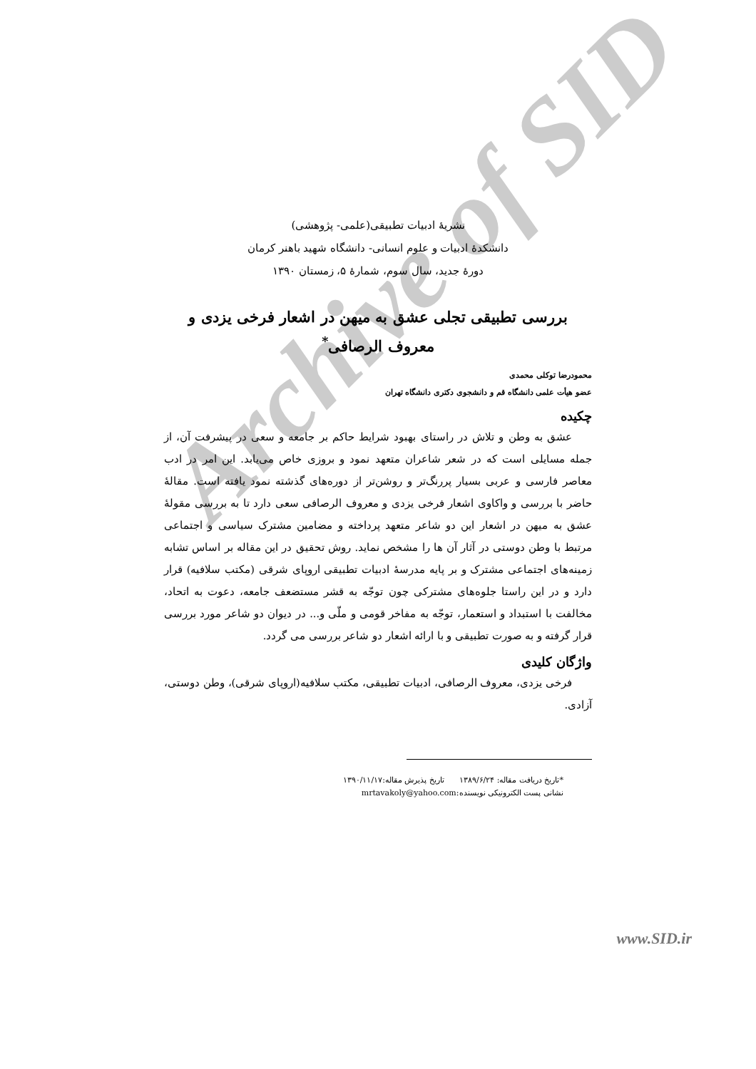Archive of SID
نشریهٔ ادبیات تطبیقی(علمی- پژوهشی)
دانشکدهٔ ادبیات و علوم انسانی- دانشگاه شهید باهنر کرمان
دورهٔ جدید، سال سوم، شمارهٔ ۵، زمستان ۱۳۹۰
بررسی تطبیقی تجلی عشق به میهن در اشعار فرخی یزدی و
معروف الرصافی<sup>*</sup>
محمودرضا توکلی محمدی
عضو هیأت علمی دانشگاه قم و دانشجوی دکتری دانشگاه تهران
چکیده
عشق به وطن و تلاش در راستای بهبود شرایط حاکم بر جامعه و سعی در پیشرفت آن، از جمله مسایلی است که در شعر شاعران متعهد نمود و بروزی خاص می‌یابد. این امر در ادب معاصر فارسی و عربی بسیار پررنگ‌تر و روشن‌تر از دوره‌های گذشته نمود یافته است. مقالهٔ حاضر با بررسی و واکاوی اشعار فرخی یزدی و معروف الرصافی سعی دارد تا به بررسی مقولهٔ عشق به میهن در اشعار این دو شاعر متعهد پرداخته و مضامین مشترک سیاسی و اجتماعی مرتبط با وطن دوستی در آثار آن ها را مشخص نماید. روش تحقیق در این مقاله بر اساس تشابه زمینه‌های اجتماعی مشترک و بر پایه مدرسهٔ ادبیات تطبیقی اروپای شرقی (مکتب سلافیه) قرار دارد و در این راستا جلوه‌های مشترکی چون توجّه به قشر مستضعف جامعه، دعوت به اتحاد، مخالفت با استبداد و استعمار، توجّه به مفاخر قومی و ملّی و... در دیوان دو شاعر مورد بررسی قرار گرفته و به صورت تطبیقی و با ارائه اشعار دو شاعر بررسی می گردد.
واژگان کلیدی
فرخی یزدی، معروف الرصافی، ادبیات تطبیقی، مکتب سلافیه(اروپای شرقی)، وطن دوستی، آزادی.
*تاریخ دریافت مقاله: ۱۳۸۹/۶/۲۴ تاریخ پذیرش مقاله:۱۳۹۰/۱۱/۱۷
نشانی پست الکترونیکی نویسنده:mrtavakoly@yahoo.com
www.SID.ir